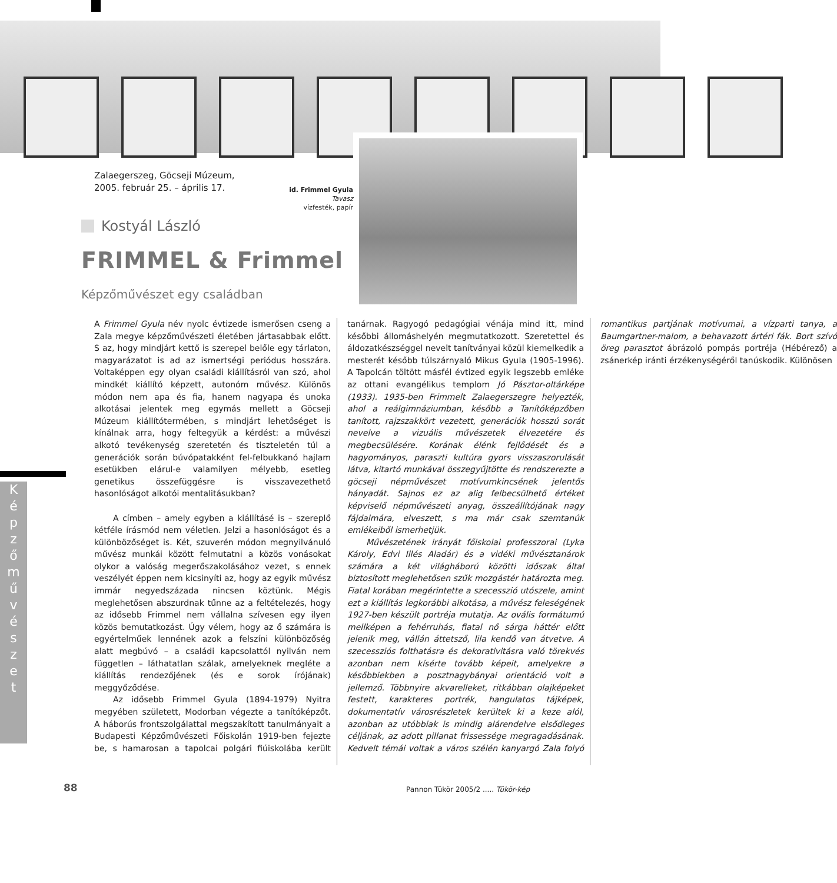Zalaegerszeg, Göcseji Múzeum,
2005. február 25. – április 17.
Kostyál László
FRIMMEL & Frimmel
Képzőművészet egy családban
id. Frimmel Gyula
Tavasz
vízfesték, papír
A Frimmel Gyula név nyolc évtizede ismerősen cseng a Zala megye képzőművészeti életében jártasabbak előtt. S az, hogy mindjárt kettő is szerepel belőle egy tárlaton, magyarázatot is ad az ismertségi periódus hosszára. Voltaképpen egy olyan családi kiállításról van szó, ahol mindkét kiállító képzett, autonóm művész. Különös módon nem apa és fia, hanem nagyapa és unoka alkotásai jelentek meg egymás mellett a Göcseji Múzeum kiállítótermében, s mindjárt lehetőséget is kínálnak arra, hogy feltegyük a kérdést: a művészi alkotó tevékenység szeretetén és tiszteletén túl a generációk során búvópatakként fel-felbukkanó hajlam esetükben elárul-e valamilyen mélyebb, esetleg genetikus összefüggésre is visszavezethető hasonlóságot alkotói mentalitásukban?
A címben – amely egyben a kiállításé is – szereplő kétféle írásmód nem véletlen. Jelzi a hasonlóságot és a különbözőséget is. Két, szuverén módon megnyilvánuló művész munkái között felmutatni a közös vonásokat olykor a valóság megerőszakolásához vezet, s ennek veszélyét éppen nem kicsinyíti az, hogy az egyik művész immár negyedszázada nincsen köztünk. Mégis meglehetősen abszurdnak tűnne az a feltételezés, hogy az idősebb Frimmel nem vállalna szívesen egy ilyen közös bemutatkozást. Úgy vélem, hogy az ő számára is egyértelműek lennének azok a felszíni különbözőség alatt megbúvó – a családi kapcsolattól nyilván nem független – láthatatlan szálak, amelyeknek megléte a kiállítás rendezőjének (és e sorok írójának) meggyőződése.
Az idősebb Frimmel Gyula (1894-1979) Nyitra megyében született, Modorban végezte a tanítóképzőt. A háborús frontszolgálattal megszakított tanulmányait a Budapesti Képzőművészeti Főiskolán 1919-ben fejezte be, s hamarosan a tapolcai polgári fiúiskolába került tanárnak. Ragyogó pedagógiai vénája mind itt, mind későbbi állomáshelyén megmutatkozott. Szeretettel és áldozatkészséggel nevelt tanítványai közül kiemelkedik a mesterét később túlszárnyaló Mikus Gyula (1905-1996). A Tapolcán töltött másfél évtized egyik legszebb emléke az ottani evangélikus templom Jó Pásztor-oltárképe (1933). 1935-ben Frimmelt Zalaegerszegre helyezték, ahol a reálgimnáziumban, később a Tanítóképzőben tanított, rajzszakkört vezetett, generációk hosszú sorát nevelve a vizuális művészetek élvezetére és megbecsülésére. Korának élénk fejlődését és a hagyományos, paraszti kultúra gyors visszaszorulását látva, kitartó munkával összegyűjtötte és rendszerezte a göcseji népművészet motívumkincsének jelentős hányadát. Sajnos ez az alig felbecsülhető értéket képviselő népművészeti anyag, összeállítójának nagy fájdalmára, elveszett, s ma már csak szemtanúk emlékeiből ismerhetjük.
Művészetének irányát főiskolai professzorai (Lyka Károly, Edvi Illés Aladár) és a vidéki művésztanárok számára a két világháború közötti időszak által biztosított meglehetősen szűk mozgástér határozta meg. Fiatal korában megérintette a szecesszió utószele, amint ezt a kiállítás legkorábbi alkotása, a művész feleségének 1927-ben készült portréja mutatja. Az ovális formátumú mellképen a fehérruhás, fiatal nő sárga háttér előtt jelenik meg, vállán áttetsző, lila kendő van átvetve. A szecessziós folthatásra és dekorativitásra való törekvés azonban nem kísérte tovább képeit, amelyekre a későbbiekben a posztnagybányai orientáció volt a jellemző. Többnyire akvarelleket, ritkábban olajképeket festett, karakteres portrék, hangulatos tájképek, dokumentatív városrészletek kerültek ki a keze alól, azonban az utóbbiak is mindig alárendelve elsődleges céljának, az adott pillanat frissessége megragadásának. Kedvelt témái voltak a város szélén kanyargó Zala folyó romantikus partjának motívumai, a vízparti tanya, a Baumgartner-malom, a behavazott ártéri fák. Bort szívó öreg parasztot ábrázoló pompás portréja (Hébérező) a zsánerkép iránti érzékenységéről tanúskodik. Különösen
K
é
p
z
ő
m
ű
v
é
s
z
e
t
88
Pannon Tükör 2005/2 ..... Tükör-kép